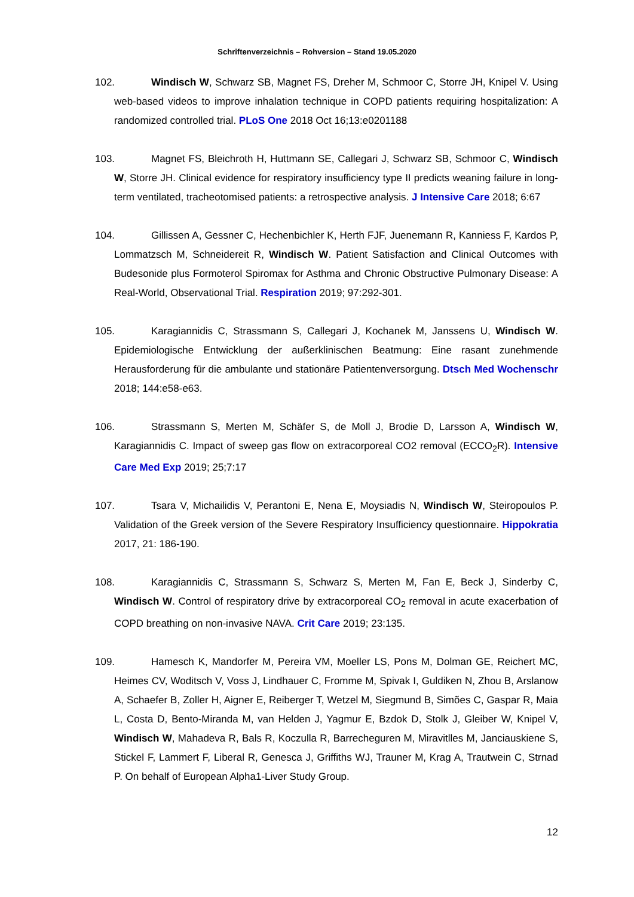Schriftenverzeichnis – Rohversion – Stand 19.05.2020
102. Windisch W, Schwarz SB, Magnet FS, Dreher M, Schmoor C, Storre JH, Knipel V. Using web-based videos to improve inhalation technique in COPD patients requiring hospitalization: A randomized controlled trial. PLoS One 2018 Oct 16;13:e0201188
103. Magnet FS, Bleichroth H, Huttmann SE, Callegari J, Schwarz SB, Schmoor C, Windisch W, Storre JH. Clinical evidence for respiratory insufficiency type II predicts weaning failure in long-term ventilated, tracheotomised patients: a retrospective analysis. J Intensive Care 2018; 6:67
104. Gillissen A, Gessner C, Hechenbichler K, Herth FJF, Juenemann R, Kanniess F, Kardos P, Lommatzsch M, Schneidereit R, Windisch W. Patient Satisfaction and Clinical Outcomes with Budesonide plus Formoterol Spiromax for Asthma and Chronic Obstructive Pulmonary Disease: A Real-World, Observational Trial. Respiration 2019; 97:292-301.
105. Karagiannidis C, Strassmann S, Callegari J, Kochanek M, Janssens U, Windisch W. Epidemiologische Entwicklung der außerklinischen Beatmung: Eine rasant zunehmende Herausforderung für die ambulante und stationäre Patientenversorgung. Dtsch Med Wochenschr 2018; 144:e58-e63.
106. Strassmann S, Merten M, Schäfer S, de Moll J, Brodie D, Larsson A, Windisch W, Karagiannidis C. Impact of sweep gas flow on extracorporeal CO2 removal (ECCO<sub>2</sub>R). Intensive Care Med Exp 2019; 25;7:17
107. Tsara V, Michailidis V, Perantoni E, Nena E, Moysiadis N, Windisch W, Steiropoulos P. Validation of the Greek version of the Severe Respiratory Insufficiency questionnaire. Hippokratia 2017, 21: 186-190.
108. Karagiannidis C, Strassmann S, Schwarz S, Merten M, Fan E, Beck J, Sinderby C, Windisch W. Control of respiratory drive by extracorporeal CO<sub>2</sub> removal in acute exacerbation of COPD breathing on non-invasive NAVA. Crit Care 2019; 23:135.
109. Hamesch K, Mandorfer M, Pereira VM, Moeller LS, Pons M, Dolman GE, Reichert MC, Heimes CV, Woditsch V, Voss J, Lindhauer C, Fromme M, Spivak I, Guldiken N, Zhou B, Arslanow A, Schaefer B, Zoller H, Aigner E, Reiberger T, Wetzel M, Siegmund B, Simões C, Gaspar R, Maia L, Costa D, Bento-Miranda M, van Helden J, Yagmur E, Bzdok D, Stolk J, Gleiber W, Knipel V, Windisch W, Mahadeva R, Bals R, Koczulla R, Barrecheguren M, Miravitlles M, Janciauskiene S, Stickel F, Lammert F, Liberal R, Genesca J, Griffiths WJ, Trauner M, Krag A, Trautwein C, Strnad P. On behalf of European Alpha1-Liver Study Group.
12